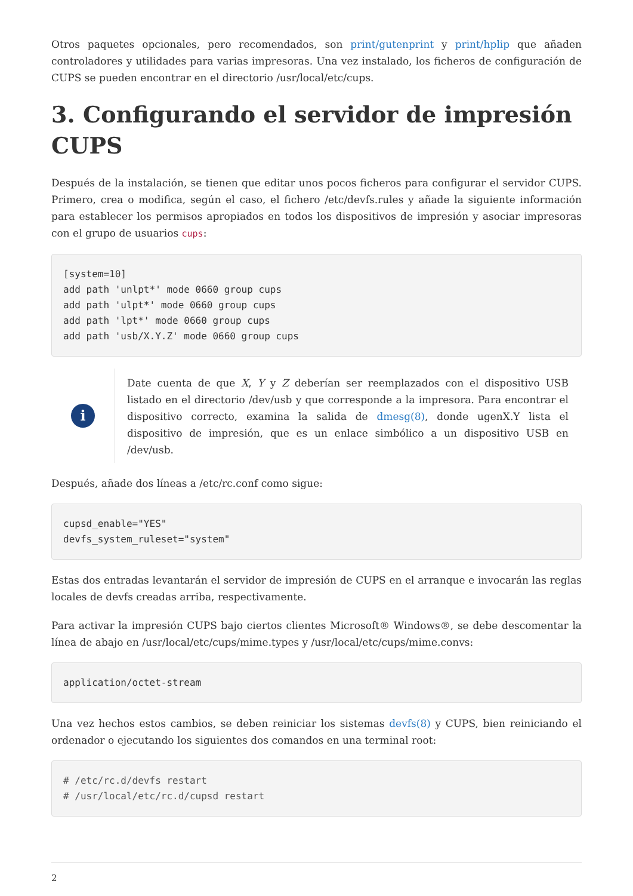Otros paquetes opcionales, pero recomendados, son print/gutenprint y print/hplip que añaden controladores y utilidades para varias impresoras. Una vez instalado, los ficheros de configuración de CUPS se pueden encontrar en el directorio /usr/local/etc/cups.
3. Configurando el servidor de impresión CUPS
Después de la instalación, se tienen que editar unos pocos ficheros para configurar el servidor CUPS. Primero, crea o modifica, según el caso, el fichero /etc/devfs.rules y añade la siguiente información para establecer los permisos apropiados en todos los dispositivos de impresión y asociar impresoras con el grupo de usuarios cups:
[system=10]
add path 'unlpt*' mode 0660 group cups
add path 'ulpt*' mode 0660 group cups
add path 'lpt*' mode 0660 group cups
add path 'usb/X.Y.Z' mode 0660 group cups
i
Date cuenta de que X, Y y Z deberían ser reemplazados con el dispositivo USB listado en el directorio /dev/usb y que corresponde a la impresora. Para encontrar el dispositivo correcto, examina la salida de dmesg(8), donde ugenX.Y lista el dispositivo de impresión, que es un enlace simbólico a un dispositivo USB en /dev/usb.
Después, añade dos líneas a /etc/rc.conf como sigue:
cupsd_enable="YES"
devfs_system_ruleset="system"
Estas dos entradas levantarán el servidor de impresión de CUPS en el arranque e invocarán las reglas locales de devfs creadas arriba, respectivamente.
Para activar la impresión CUPS bajo ciertos clientes Microsoft® Windows®, se debe descomentar la línea de abajo en /usr/local/etc/cups/mime.types y /usr/local/etc/cups/mime.convs:
application/octet-stream
Una vez hechos estos cambios, se deben reiniciar los sistemas devfs(8) y CUPS, bien reiniciando el ordenador o ejecutando los siguientes dos comandos en una terminal root:
# /etc/rc.d/devfs restart
# /usr/local/etc/rc.d/cupsd restart
2